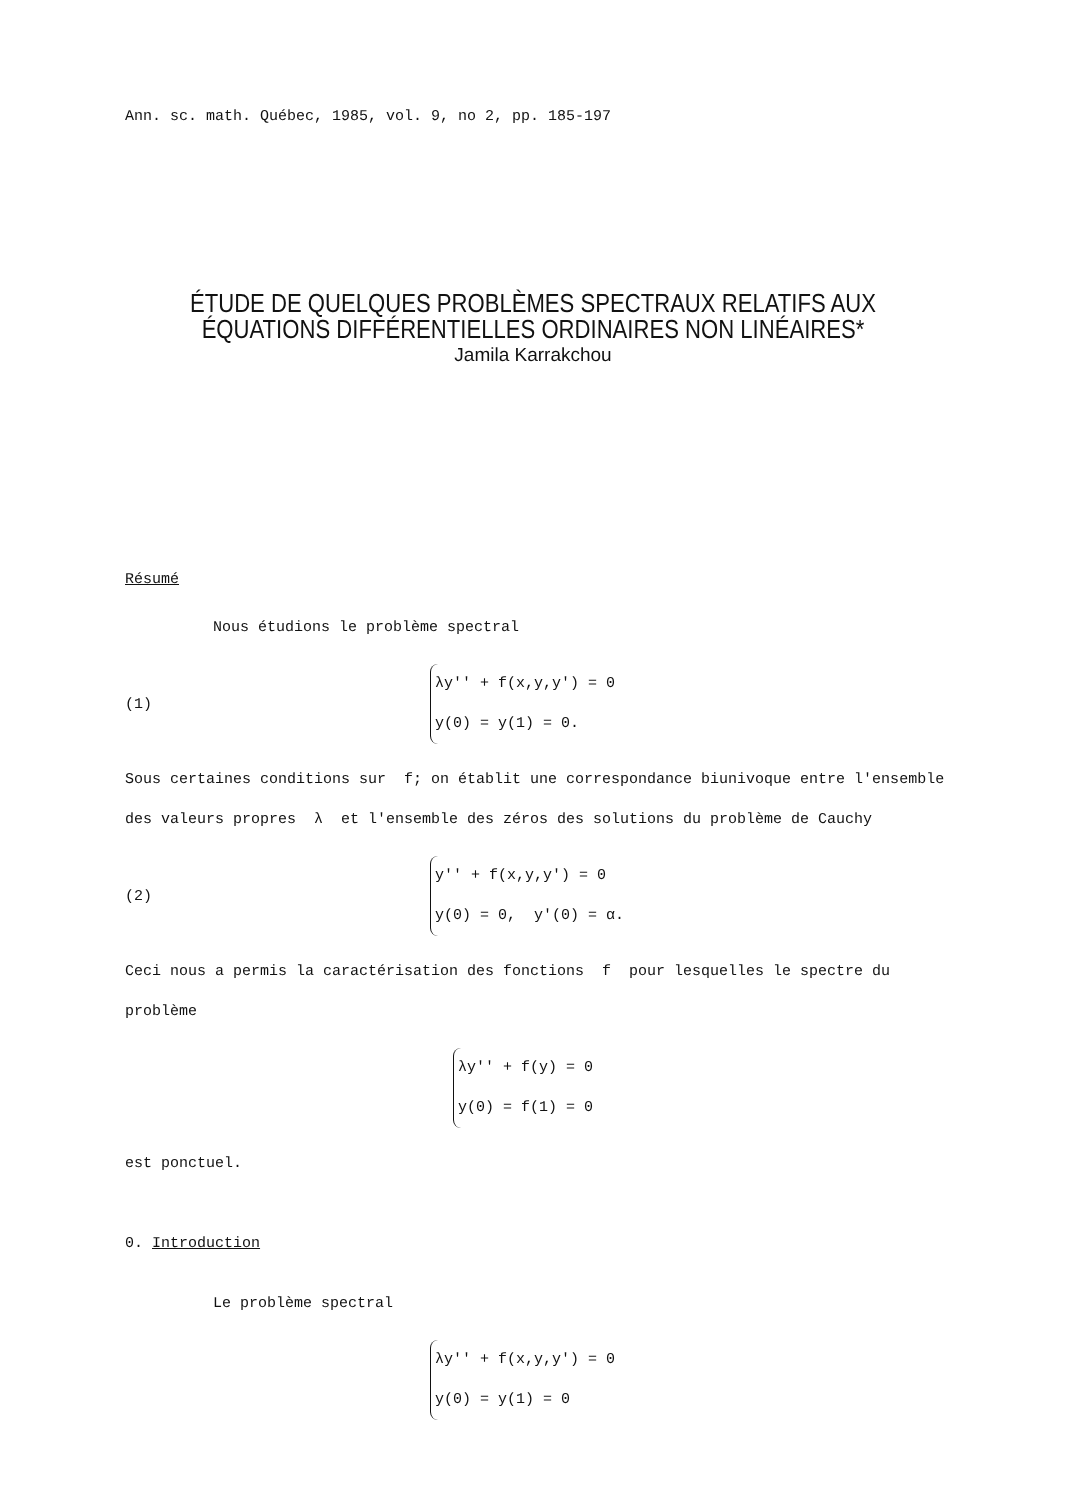Ann. sc. math. Québec, 1985, vol. 9, no 2, pp. 185-197
ÉTUDE DE QUELQUES PROBLÈMES SPECTRAUX RELATIFS AUX
ÉQUATIONS DIFFÉRENTIELLES ORDINAIRES NON LINÉAIRES*
Jamila Karrakchou
Résumé
Nous étudions le problème spectral
(1) λy'' + f(x,y,y') = 0
y(0) = y(1) = 0.
Sous certaines conditions sur f; on établit une correspondance biunivoque entre l'ensemble des valeurs propres λ et l'ensemble des zéros des solutions du problème de Cauchy
(2) y'' + f(x,y,y') = 0
y(0) = 0, y'(0) = α.
Ceci nous a permis la caractérisation des fonctions f pour lesquelles le spectre du problème
λy'' + f(y) = 0
y(0) = f(1) = 0
est ponctuel.
0. Introduction
Le problème spectral
λy'' + f(x,y,y') = 0
y(0) = y(1) = 0